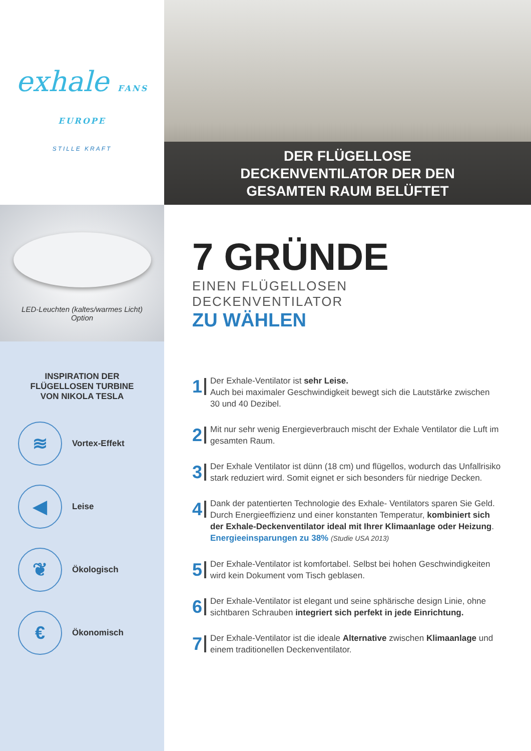exhale FANS
EUROPE
STILLE KRAFT
LED-Leuchten (kaltes/warmes Licht)
Option
INSPIRATION DER
FLÜGELLOSEN TURBINE
VON NIKOLA TESLA
≋
Vortex-Effekt
◀
Leise
❦
Ökologisch
€
Ökonomisch
DER FLÜGELLOSE
DECKENVENTILATOR DER DEN
GESAMTEN RAUM BELÜFTET
7 GRÜNDE
EINEN FLÜGELLOSEN DECKENVENTILATOR
ZU WÄHLEN
1
Der Exhale-Ventilator ist sehr Leise.
Auch bei maximaler Geschwindigkeit bewegt sich die Lautstärke zwischen 30 und 40 Dezibel.
2
Mit nur sehr wenig Energieverbrauch mischt der Exhale Ventilator die Luft im gesamten Raum.
3
Der Exhale Ventilator ist dünn (18 cm) und flügellos, wodurch das Unfallrisiko stark reduziert wird. Somit eignet er sich besonders für niedrige Decken.
4
Dank der patentierten Technologie des Exhale- Ventilators sparen Sie Geld. Durch Energieeffizienz und einer konstanten Temperatur, kombiniert sich der Exhale-Deckenventilator ideal mit Ihrer Klimaanlage oder Heizung.
Energieeinsparungen zu 38% (Studie USA 2013)
5
Der Exhale-Ventilator ist komfortabel. Selbst bei hohen Geschwindigkeiten wird kein Dokument vom Tisch geblasen.
6
Der Exhale-Ventilator ist elegant und seine sphärische design Linie, ohne sichtbaren Schrauben integriert sich perfekt in jede Einrichtung.
7
Der Exhale-Ventilator ist die ideale Alternative zwischen Klimaanlage und einem traditionellen Deckenventilator.